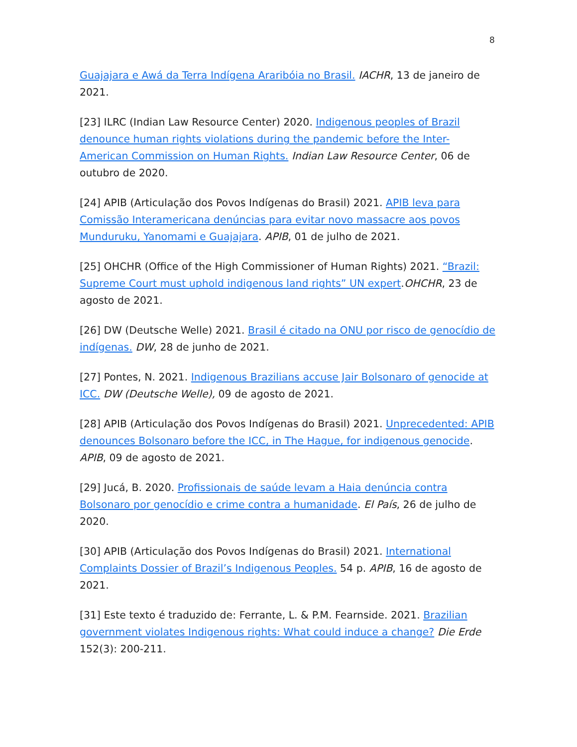8
Guajajara e Awá da Terra Indígena Araribóia no Brasil. IACHR, 13 de janeiro de 2021.
[23] ILRC (Indian Law Resource Center) 2020. Indigenous peoples of Brazil denounce human rights violations during the pandemic before the Inter-American Commission on Human Rights. Indian Law Resource Center, 06 de outubro de 2020.
[24] APIB (Articulação dos Povos Indígenas do Brasil) 2021. APIB leva para Comissão Interamericana denúncias para evitar novo massacre aos povos Munduruku, Yanomami e Guajajara. APIB, 01 de julho de 2021.
[25] OHCHR (Office of the High Commissioner of Human Rights) 2021. “Brazil: Supreme Court must uphold indigenous land rights” UN expert.OHCHR, 23 de agosto de 2021.
[26] DW (Deutsche Welle) 2021. Brasil é citado na ONU por risco de genocídio de indígenas. DW, 28 de junho de 2021.
[27] Pontes, N. 2021. Indigenous Brazilians accuse Jair Bolsonaro of genocide at ICC. DW (Deutsche Welle), 09 de agosto de 2021.
[28] APIB (Articulação dos Povos Indígenas do Brasil) 2021. Unprecedented: APIB denounces Bolsonaro before the ICC, in The Hague, for indigenous genocide. APIB, 09 de agosto de 2021.
[29] Jucá, B. 2020. Profissionais de saúde levam a Haia denúncia contra Bolsonaro por genocídio e crime contra a humanidade. El País, 26 de julho de 2020.
[30] APIB (Articulação dos Povos Indígenas do Brasil) 2021. International Complaints Dossier of Brazil’s Indigenous Peoples. 54 p. APIB, 16 de agosto de 2021.
[31] Este texto é traduzido de: Ferrante, L. & P.M. Fearnside. 2021. Brazilian government violates Indigenous rights: What could induce a change? Die Erde 152(3): 200-211.